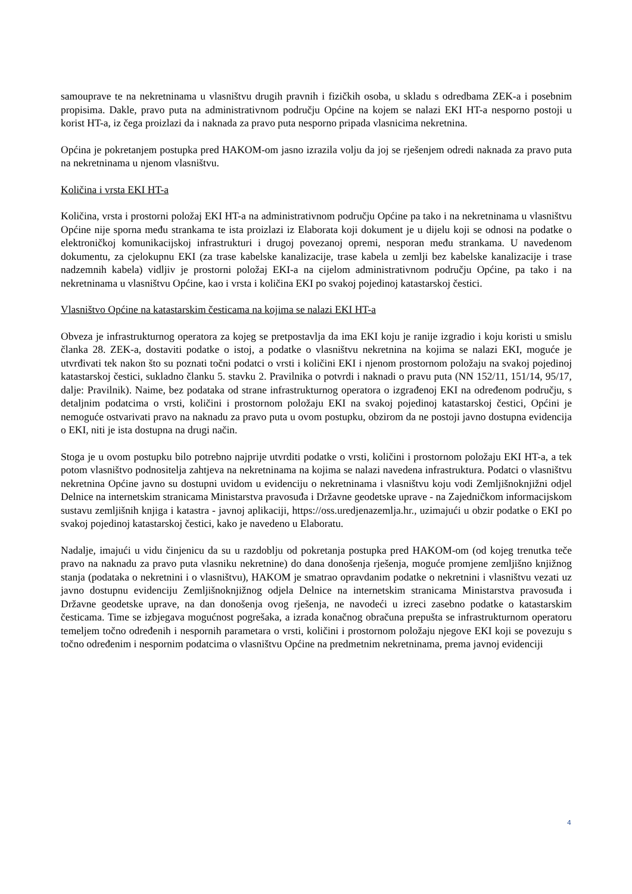samouprave te na nekretninama u vlasništvu drugih pravnih i fizičkih osoba, u skladu s odredbama ZEK-a i posebnim propisima. Dakle, pravo puta na administrativnom području Općine na kojem se nalazi EKI HT-a nesporno postoji u korist HT-a, iz čega proizlazi da i naknada za pravo puta nesporno pripada vlasnicima nekretnina.
Općina je pokretanjem postupka pred HAKOM-om jasno izrazila volju da joj se rješenjem odredi naknada za pravo puta na nekretninama u njenom vlasništvu.
Količina i vrsta EKI HT-a
Količina, vrsta i prostorni položaj EKI HT-a na administrativnom području Općine pa tako i na nekretninama u vlasništvu Općine nije sporna među strankama te ista proizlazi iz Elaborata koji dokument je u dijelu koji se odnosi na podatke o elektroničkoj komunikacijskoj infrastrukturi i drugoj povezanoj opremi, nesporan među strankama. U navedenom dokumentu, za cjelokupnu EKI (za trase kabelske kanalizacije, trase kabela u zemlji bez kabelske kanalizacije i trase nadzemnih kabela) vidljiv je prostorni položaj EKI-a na cijelom administrativnom području Općine, pa tako i na nekretninama u vlasništvu Općine, kao i vrsta i količina EKI po svakoj pojedinoj katastarskoj čestici.
Vlasništvo Općine na katastarskim česticama na kojima se nalazi EKI HT-a
Obveza je infrastrukturnog operatora za kojeg se pretpostavlja da ima EKI koju je ranije izgradio i koju koristi u smislu članka 28. ZEK-a, dostaviti podatke o istoj, a podatke o vlasništvu nekretnina na kojima se nalazi EKI, moguće je utvrđivati tek nakon što su poznati točni podatci o vrsti i količini EKI i njenom prostornom položaju na svakoj pojedinoj katastarskoj čestici, sukladno članku 5. stavku 2. Pravilnika o potvrdi i naknadi o pravu puta (NN 152/11, 151/14, 95/17, dalje: Pravilnik). Naime, bez podataka od strane infrastrukturnog operatora o izgrađenoj EKI na određenom području, s detaljnim podatcima o vrsti, količini i prostornom položaju EKI na svakoj pojedinoj katastarskoj čestici, Općini je nemoguće ostvarivati pravo na naknadu za pravo puta u ovom postupku, obzirom da ne postoji javno dostupna evidencija o EKI, niti je ista dostupna na drugi način.
Stoga je u ovom postupku bilo potrebno najprije utvrditi podatke o vrsti, količini i prostornom položaju EKI HT-a, a tek potom vlasništvo podnositelja zahtjeva na nekretninama na kojima se nalazi navedena infrastruktura. Podatci o vlasništvu nekretnina Općine javno su dostupni uvidom u evidenciju o nekretninama i vlasništvu koju vodi Zemljišnoknjižni odjel Delnice na internetskim stranicama Ministarstva pravosuđa i Državne geodetske uprave - na Zajedničkom informacijskom sustavu zemljišnih knjiga i katastra - javnoj aplikaciji, https://oss.uredjenazemlja.hr., uzimajući u obzir podatke o EKI po svakoj pojedinoj katastarskoj čestici, kako je navedeno u Elaboratu.
Nadalje, imajući u vidu činjenicu da su u razdoblju od pokretanja postupka pred HAKOM-om (od kojeg trenutka teče pravo na naknadu za pravo puta vlasniku nekretnine) do dana donošenja rješenja, moguće promjene zemljišno knjižnog stanja (podataka o nekretnini i o vlasništvu), HAKOM je smatrao opravdanim podatke o nekretnini i vlasništvu vezati uz javno dostupnu evidenciju Zemljišnoknjižnog odjela Delnice na internetskim stranicama Ministarstva pravosuđa i Državne geodetske uprave, na dan donošenja ovog rješenja, ne navodeći u izreci zasebno podatke o katastarskim česticama. Time se izbjegava mogućnost pogrešaka, a izrada konačnog obračuna prepušta se infrastrukturnom operatoru temeljem točno određenih i nespornih parametara o vrsti, količini i prostornom položaju njegove EKI koji se povezuju s točno određenim i nespornim podatcima o vlasništvu Općine na predmetnim nekretninama, prema javnoj evidenciji
4